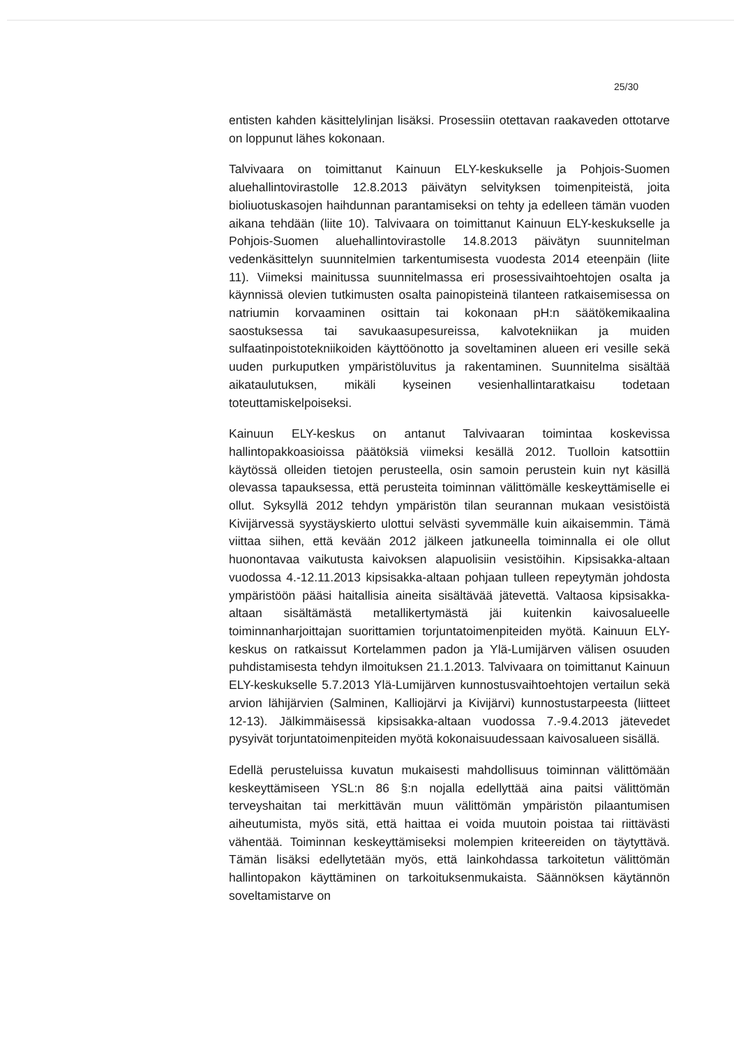25/30
entisten kahden käsittelylinjan lisäksi. Prosessiin otettavan raakaveden ottotarve on loppunut lähes kokonaan.
Talvivaara on toimittanut Kainuun ELY-keskukselle ja Pohjois-Suomen aluehallintovirastolle 12.8.2013 päivätyn selvityksen toimenpiteistä, joita bioliuotuskasojen haihdunnan parantamiseksi on tehty ja edelleen tämän vuoden aikana tehdään (liite 10). Talvivaara on toimittanut Kainuun ELY-keskukselle ja Pohjois-Suomen aluehallintovirastolle 14.8.2013 päivätyn suunnitelman vedenkäsittelyn suunnitelmien tarkentumisesta vuodesta 2014 eteenpäin (liite 11). Viimeksi mainitussa suunnitelmassa eri prosessivaihtoehtojen osalta ja käynnissä olevien tutkimusten osalta painopisteinä tilanteen ratkaisemisessa on natriumin korvaaminen osittain tai kokonaan pH:n säätökemikaalina saostuksessa tai savukaasupesureissa, kalvotekniikan ja muiden sulfaatinpoistotekniikoiden käyttöönotto ja soveltaminen alueen eri vesille sekä uuden purkuputken ympäristöluvitus ja rakentaminen. Suunnitelma sisältää aikataulutuksen, mikäli kyseinen vesienhallintaratkaisu todetaan toteuttamiskelpoiseksi.
Kainuun ELY-keskus on antanut Talvivaaran toimintaa koskevissa hallintopakkoasioissa päätöksiä viimeksi kesällä 2012. Tuolloin katsottiin käytössä olleiden tietojen perusteella, osin samoin perustein kuin nyt käsillä olevassa tapauksessa, että perusteita toiminnan välittömälle keskeyttämiselle ei ollut. Syksyllä 2012 tehdyn ympäristön tilan seurannan mukaan vesistöistä Kivijärvessä syystäyskierto ulottui selvästi syvemmälle kuin aikaisemmin. Tämä viittaa siihen, että kevään 2012 jälkeen jatkuneella toiminnalla ei ole ollut huonontavaa vaikutusta kaivoksen alapuolisiin vesistöihin. Kipsisakka-altaan vuodossa 4.-12.11.2013 kipsisakka-altaan pohjaan tulleen repeytymän johdosta ympäristöön pääsi haitallisia aineita sisältävää jätevettä. Valtaosa kipsisakka-altaan sisältämästä metallikertymästä jäi kuitenkin kaivosalueelle toiminnanharjoittajan suorittamien torjuntatoimenpiteiden myötä. Kainuun ELY-keskus on ratkaissut Kortelammen padon ja Ylä-Lumijärven välisen osuuden puhdistamisesta tehdyn ilmoituksen 21.1.2013. Talvivaara on toimittanut Kainuun ELY-keskukselle 5.7.2013 Ylä-Lumijärven kunnostusvaihtoehtojen vertailun sekä arvion lähijärvien (Salminen, Kalliojärvi ja Kivijärvi) kunnostustarpeesta (liitteet 12-13). Jälkimmäisessä kipsisakka-altaan vuodossa 7.-9.4.2013 jätevedet pysyivät torjuntatoimenpiteiden myötä kokonaisuudessaan kaivosalueen sisällä.
Edellä perusteluissa kuvatun mukaisesti mahdollisuus toiminnan välittömään keskeyttämiseen YSL:n 86 §:n nojalla edellyttää aina paitsi välittömän terveyshaitan tai merkittävän muun välittömän ympäristön pilaantumisen aiheutumista, myös sitä, että haittaa ei voida muutoin poistaa tai riittävästi vähentää. Toiminnan keskeyttämiseksi molempien kriteereiden on täytyttävä. Tämän lisäksi edellytetään myös, että lainkohdassa tarkoitetun välittömän hallintopakon käyttäminen on tarkoituksenmukaista. Säännöksen käytännön soveltamistarve on